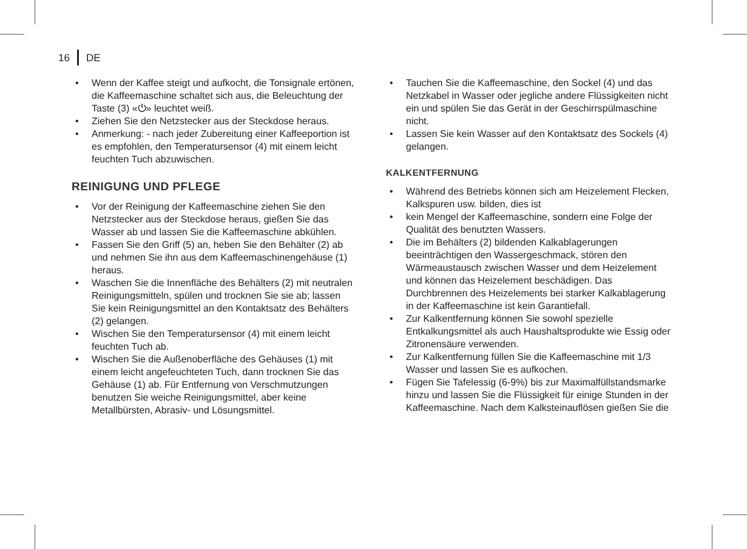16
DE
• Wenn der Kaffee steigt und aufkocht, die Tonsignale ertönen, die Kaffeemaschine schaltet sich aus, die Beleuchtung der Taste (3) «⏻» leuchtet weiß.
• Ziehen Sie den Netzstecker aus der Steckdose heraus.
• Anmerkung: - nach jeder Zubereitung einer Kaffeeportion ist es empfohlen, den Temperatursensor (4) mit einem leicht feuchten Tuch abzuwischen.
REINIGUNG UND PFLEGE
• Vor der Reinigung der Kaffeemaschine ziehen Sie den Netzstecker aus der Steckdose heraus, gießen Sie das Wasser ab und lassen Sie die Kaffeemaschine abkühlen.
• Fassen Sie den Griff (5) an, heben Sie den Behälter (2) ab und nehmen Sie ihn aus dem Kaffeemaschinengehäuse (1) heraus.
• Waschen Sie die Innenfläche des Behälters (2) mit neutralen Reinigungsmitteln, spülen und trocknen Sie sie ab; lassen Sie kein Reinigungsmittel an den Kontaktsatz des Behälters (2) gelangen.
• Wischen Sie den Temperatursensor (4) mit einem leicht feuchten Tuch ab.
• Wischen Sie die Außenoberfläche des Gehäuses (1) mit einem leicht angefeuchteten Tuch, dann trocknen Sie das Gehäuse (1) ab. Für Entfernung von Verschmutzungen benutzen Sie weiche Reinigungsmittel, aber keine Metallbürsten, Abrasiv- und Lösungsmittel.
• Tauchen Sie die Kaffeemaschine, den Sockel (4) und das Netzkabel in Wasser oder jegliche andere Flüssigkeiten nicht ein und spülen Sie das Gerät in der Geschirrspülmaschine nicht.
• Lassen Sie kein Wasser auf den Kontaktsatz des Sockels (4) gelangen.
KALKENTFERNUNG
• Während des Betriebs können sich am Heizelement Flecken, Kalkspuren usw. bilden, dies ist
• kein Mengel der Kaffeemaschine, sondern eine Folge der Qualität des benutzten Wassers.
• Die im Behälters (2) bildenden Kalkablagerungen beeinträchtigen den Wassergeschmack, stören den Wärmeaustausch zwischen Wasser und dem Heizelement und können das Heizelement beschädigen. Das Durchbrennen des Heizelements bei starker Kalkablagerung in der Kaffeemaschine ist kein Garantiefall.
• Zur Kalkentfernung können Sie sowohl spezielle Entkalkungsmittel als auch Haushaltsprodukte wie Essig oder Zitronensäure verwenden.
• Zur Kalkentfernung füllen Sie die Kaffeemaschine mit 1/3 Wasser und lassen Sie es aufkochen.
• Fügen Sie Tafelessig (6-9%) bis zur Maximalfüllstandsmarke hinzu und lassen Sie die Flüssigkeit für einige Stunden in der Kaffeemaschine. Nach dem Kalksteinauflösen gießen Sie die